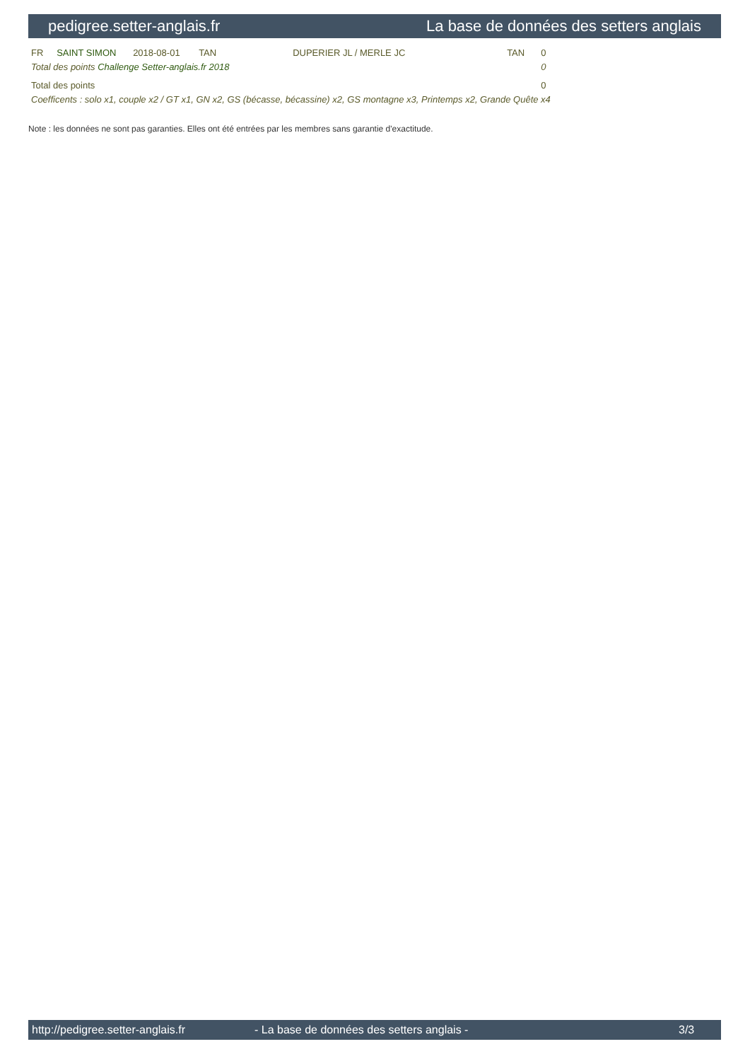pedigree.setter-anglais.fr La base de données des setters anglais
| FR | SAINT SIMON | 2018-08-01 | TAN | DUPERIER JL / MERLE JC | TAN | 0 |
| Total des points Challenge Setter-anglais.fr 2018 | | | | | | 0 |
| Total des points | | | | | | 0 |
| Coefficents : solo x1, couple x2 / GT x1, GN x2, GS (bécasse, bécassine) x2, GS montagne x3, Printemps x2, Grande Quête x4 | | | | | | |
Note : les données ne sont pas garanties. Elles ont été entrées par les membres sans garantie d'exactitude.
http://pedigree.setter-anglais.fr - La base de données des setters anglais - 3/3